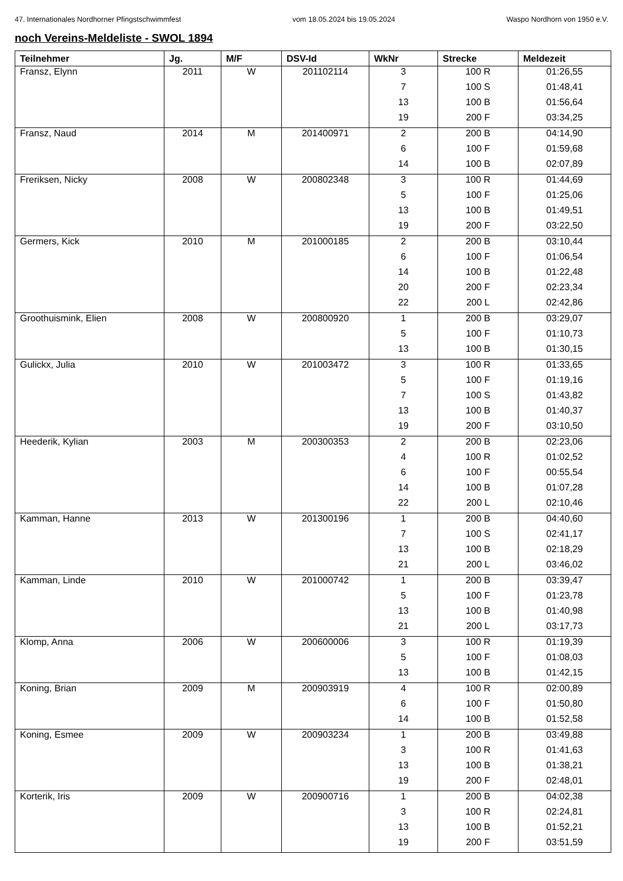47. Internationales Nordhorner Pfingstschwimmfest vom 18.05.2024 bis 19.05.2024 Waspo Nordhorn von 1950 e.V.
noch Vereins-Meldeliste - SWOL 1894
| Teilnehmer | Jg. | M/F | DSV-Id | WkNr | Strecke | Meldezeit |
| --- | --- | --- | --- | --- | --- | --- |
| Fransz, Elynn | 2011 | W | 201102114 | 3 | 100 R | 01:26,55 |
| | | | | 7 | 100 S | 01:48,41 |
| | | | | 13 | 100 B | 01:56,64 |
| | | | | 19 | 200 F | 03:34,25 |
| Fransz, Naud | 2014 | M | 201400971 | 2 | 200 B | 04:14,90 |
| | | | | 6 | 100 F | 01:59,68 |
| | | | | 14 | 100 B | 02:07,89 |
| Freriksen, Nicky | 2008 | W | 200802348 | 3 | 100 R | 01:44,69 |
| | | | | 5 | 100 F | 01:25,06 |
| | | | | 13 | 100 B | 01:49,51 |
| | | | | 19 | 200 F | 03:22,50 |
| Germers, Kick | 2010 | M | 201000185 | 2 | 200 B | 03:10,44 |
| | | | | 6 | 100 F | 01:06,54 |
| | | | | 14 | 100 B | 01:22,48 |
| | | | | 20 | 200 F | 02:23,34 |
| | | | | 22 | 200 L | 02:42,86 |
| Groothuismink, Elien | 2008 | W | 200800920 | 1 | 200 B | 03:29,07 |
| | | | | 5 | 100 F | 01:10,73 |
| | | | | 13 | 100 B | 01:30,15 |
| Gulickx, Julia | 2010 | W | 201003472 | 3 | 100 R | 01:33,65 |
| | | | | 5 | 100 F | 01:19,16 |
| | | | | 7 | 100 S | 01:43,82 |
| | | | | 13 | 100 B | 01:40,37 |
| | | | | 19 | 200 F | 03:10,50 |
| Heederik, Kylian | 2003 | M | 200300353 | 2 | 200 B | 02:23,06 |
| | | | | 4 | 100 R | 01:02,52 |
| | | | | 6 | 100 F | 00:55,54 |
| | | | | 14 | 100 B | 01:07,28 |
| | | | | 22 | 200 L | 02:10,46 |
| Kamman, Hanne | 2013 | W | 201300196 | 1 | 200 B | 04:40,60 |
| | | | | 7 | 100 S | 02:41,17 |
| | | | | 13 | 100 B | 02:18,29 |
| | | | | 21 | 200 L | 03:46,02 |
| Kamman, Linde | 2010 | W | 201000742 | 1 | 200 B | 03:39,47 |
| | | | | 5 | 100 F | 01:23,78 |
| | | | | 13 | 100 B | 01:40,98 |
| | | | | 21 | 200 L | 03:17,73 |
| Klomp, Anna | 2006 | W | 200600006 | 3 | 100 R | 01:19,39 |
| | | | | 5 | 100 F | 01:08,03 |
| | | | | 13 | 100 B | 01:42,15 |
| Koning, Brian | 2009 | M | 200903919 | 4 | 100 R | 02:00,89 |
| | | | | 6 | 100 F | 01:50,80 |
| | | | | 14 | 100 B | 01:52,58 |
| Koning, Esmee | 2009 | W | 200903234 | 1 | 200 B | 03:49,88 |
| | | | | 3 | 100 R | 01:41,63 |
| | | | | 13 | 100 B | 01:38,21 |
| | | | | 19 | 200 F | 02:48,01 |
| Korterik, Iris | 2009 | W | 200900716 | 1 | 200 B | 04:02,38 |
| | | | | 3 | 100 R | 02:24,81 |
| | | | | 13 | 100 B | 01:52,21 |
| | | | | 19 | 200 F | 03:51,59 |